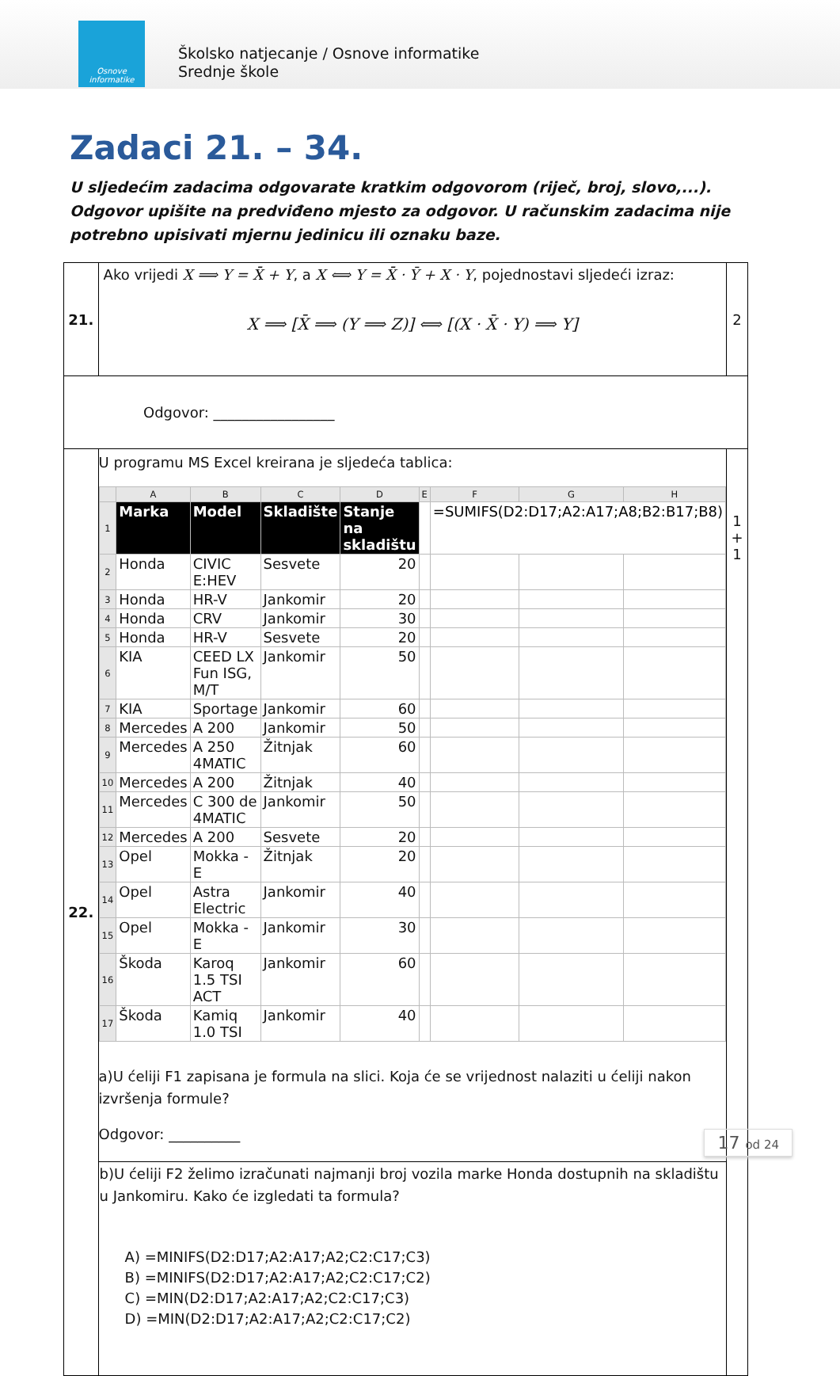Osnove informatike
Školsko natjecanje / Osnove informatike
Srednje škole
Zadaci 21. – 34.
U sljedećim zadacima odgovarate kratkim odgovorom (riječ, broj, slovo,...). Odgovor upišite na predviđeno mjesto za odgovor. U računskim zadacima nije potrebno upisivati mjernu jedinicu ili oznaku baze.
| 21. | Ako vrijedi X ⟹ Y = X̄ + Y , a X ⟺ Y = X̄ · Ȳ + X · Y , pojednostavi sljedeći izraz: X ⟹ [X̄ ⟹ (Y ⟹ Z)] ⟺ [(X · X̄ · Y) ⟹ Y] | 2 |
| Odgovor: _________________ | | |
| 22. | U programu MS Excel kreirana je sljedeća tablica: / / A / B / C / D / E / F / G / H / / --- / --- / --- / --- / --- / --- / --- / --- / --- / / 1 / Marka / Model / Skladište / Stanje na skladištu / / =SUMIFS(D2:D17;A2:A17;A8;B2:B17;B8) / / / / 2 / Honda / CIVIC E:HEV / Sesvete / 20 / / / / / / 3 / Honda / HR-V / Jankomir / 20 / / / / / / 4 / Honda / CRV / Jankomir / 30 / / / / / / 5 / Honda / HR-V / Sesvete / 20 / / / / / / 6 / KIA / CEED LX Fun ISG, M/T / Jankomir / 50 / / / / / / 7 / KIA / Sportage / Jankomir / 60 / / / / / / 8 / Mercedes / A 200 / Jankomir / 50 / / / / / / 9 / Mercedes / A 250 4MATIC / Žitnjak / 60 / / / / / / 10 / Mercedes / A 200 / Žitnjak / 40 / / / / / / 11 / Mercedes / C 300 de 4MATIC / Jankomir / 50 / / / / / / 12 / Mercedes / A 200 / Sesvete / 20 / / / / / / 13 / Opel / Mokka - E / Žitnjak / 20 / / / / / / 14 / Opel / Astra Electric / Jankomir / 40 / / / / / / 15 / Opel / Mokka - E / Jankomir / 30 / / / / / / 16 / Škoda / Karoq 1.5 TSI ACT / Jankomir / 60 / / / / / / 17 / Škoda / Kamiq 1.0 TSI / Jankomir / 40 / / / / / a)U ćeliji F1 zapisana je formula na slici. Koja će se vrijednost nalaziti u ćeliji nakon izvršenja formule? Odgovor: __________ | 1 + 1 |
| | b)U ćeliji F2 želimo izračunati najmanji broj vozila marke Honda dostupnih na skladištu u Jankomiru. Kako će izgledati ta formula? A) =MINIFS(D2:D17;A2:A17;A2;C2:C17;C3) B) =MINIFS(D2:D17;A2:A17;A2;C2:C17;C2) C) =MIN(D2:D17;A2:A17;A2;C2:C17;C3) D) =MIN(D2:D17;A2:A17;A2;C2:C17;C2) | |
17 od 24